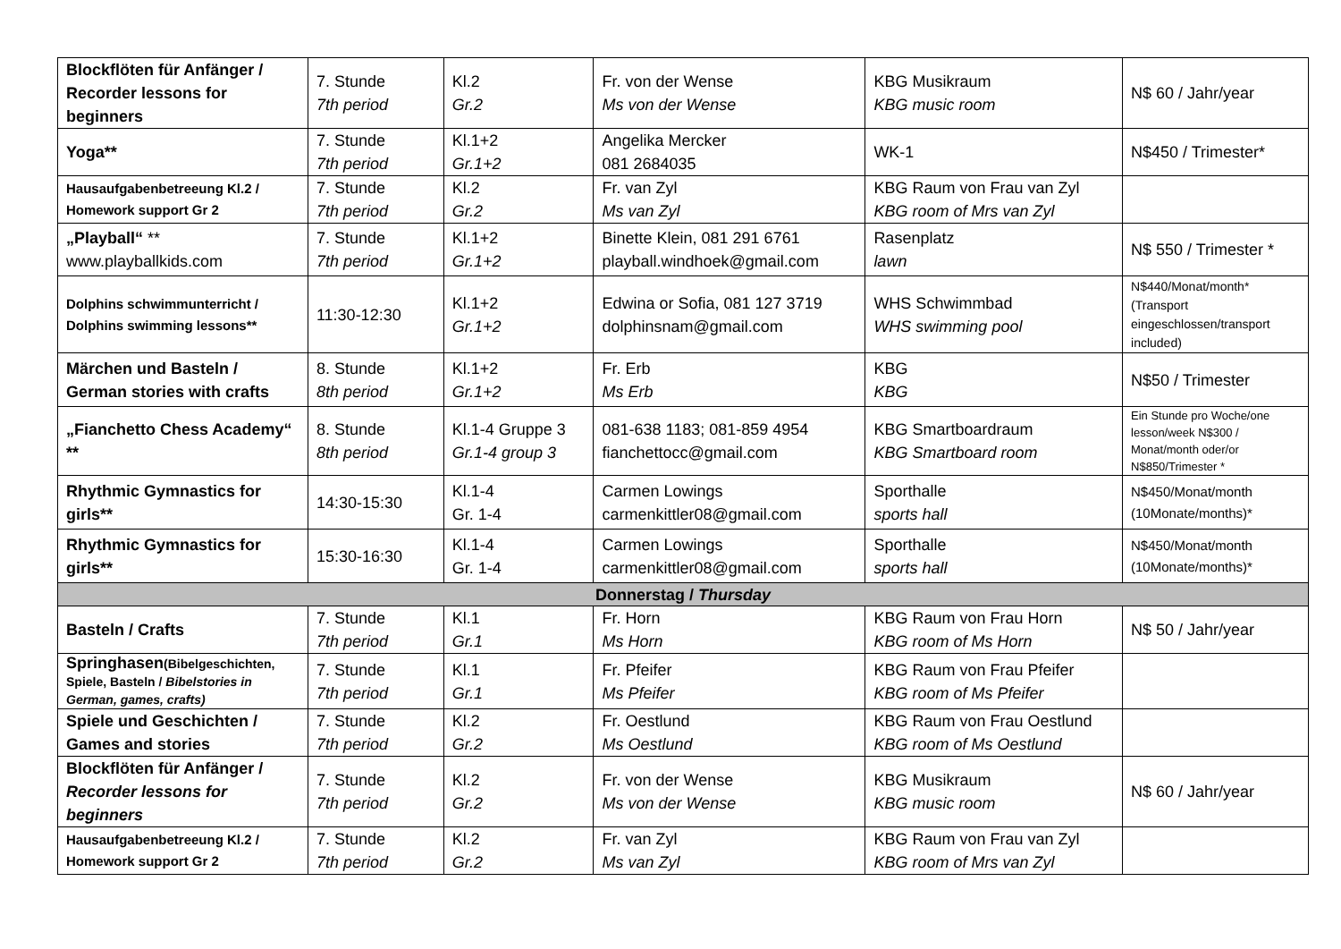| Blockflöten für Anfänger / Recorder lessons for beginners | 7. Stunde 7th period | Kl.2 Gr.2 | Fr. von der Wense Ms von der Wense | KBG Musikraum KBG music room | N$ 60 / Jahr/year |
| Yoga** | 7. Stunde 7th period | Kl.1+2 Gr.1+2 | Angelika Mercker 081 2684035 | WK-1 | N$450 / Trimester* |
| Hausaufgabenbetreeung Kl.2 / Homework support Gr 2 | 7. Stunde 7th period | Kl.2 Gr.2 | Fr. van Zyl Ms van Zyl | KBG Raum von Frau van Zyl KBG room of Mrs van Zyl | |
| „Playball“ ** www.playballkids.com | 7. Stunde 7th period | Kl.1+2 Gr.1+2 | Binette Klein, 081 291 6761 playball.windhoek@gmail.com | Rasenplatz lawn | N$ 550 / Trimester * |
| Dolphins schwimmunterricht / Dolphins swimming lessons** | 11:30-12:30 | Kl.1+2 Gr.1+2 | Edwina or Sofia, 081 127 3719 dolphinsnam@gmail.com | WHS Schwimmbad WHS swimming pool | N$440/Monat/month* (Transport eingeschlossen/transport included) |
| Märchen und Basteln / German stories with crafts | 8. Stunde 8th period | Kl.1+2 Gr.1+2 | Fr. Erb Ms Erb | KBG KBG | N$50 / Trimester |
| „Fianchetto Chess Academy“ ** | 8. Stunde 8th period | Kl.1-4 Gruppe 3 Gr.1-4 group 3 | 081-638 1183; 081-859 4954 fianchettocc@gmail.com | KBG Smartboardraum KBG Smartboard room | Ein Stunde pro Woche/one lesson/week N$300 / Monat/month oder/or N$850/Trimester * |
| Rhythmic Gymnastics for girls** | 14:30-15:30 | Kl.1-4 Gr. 1-4 | Carmen Lowings carmenkittler08@gmail.com | Sporthalle sports hall | N$450/Monat/month (10Monate/months)* |
| Rhythmic Gymnastics for girls** | 15:30-16:30 | Kl.1-4 Gr. 1-4 | Carmen Lowings carmenkittler08@gmail.com | Sporthalle sports hall | N$450/Monat/month (10Monate/months)* |
| Donnerstag / Thursday | | | | | |
| Basteln / Crafts | 7. Stunde 7th period | Kl.1 Gr.1 | Fr. Horn Ms Horn | KBG Raum von Frau Horn KBG room of Ms Horn | N$ 50 / Jahr/year |
| Springhasen (Bibelgeschichten, Spiele, Basteln / Bibelstories in German, games, crafts) | 7. Stunde 7th period | Kl.1 Gr.1 | Fr. Pfeifer Ms Pfeifer | KBG Raum von Frau Pfeifer KBG room of Ms Pfeifer | |
| Spiele und Geschichten / Games and stories | 7. Stunde 7th period | Kl.2 Gr.2 | Fr. Oestlund Ms Oestlund | KBG Raum von Frau Oestlund KBG room of Ms Oestlund | |
| Blockflöten für Anfänger / Recorder lessons for beginners | 7. Stunde 7th period | Kl.2 Gr.2 | Fr. von der Wense Ms von der Wense | KBG Musikraum KBG music room | N$ 60 / Jahr/year |
| Hausaufgabenbetreeung Kl.2 / Homework support Gr 2 | 7. Stunde 7th period | Kl.2 Gr.2 | Fr. van Zyl Ms van Zyl | KBG Raum von Frau van Zyl KBG room of Mrs van Zyl | |